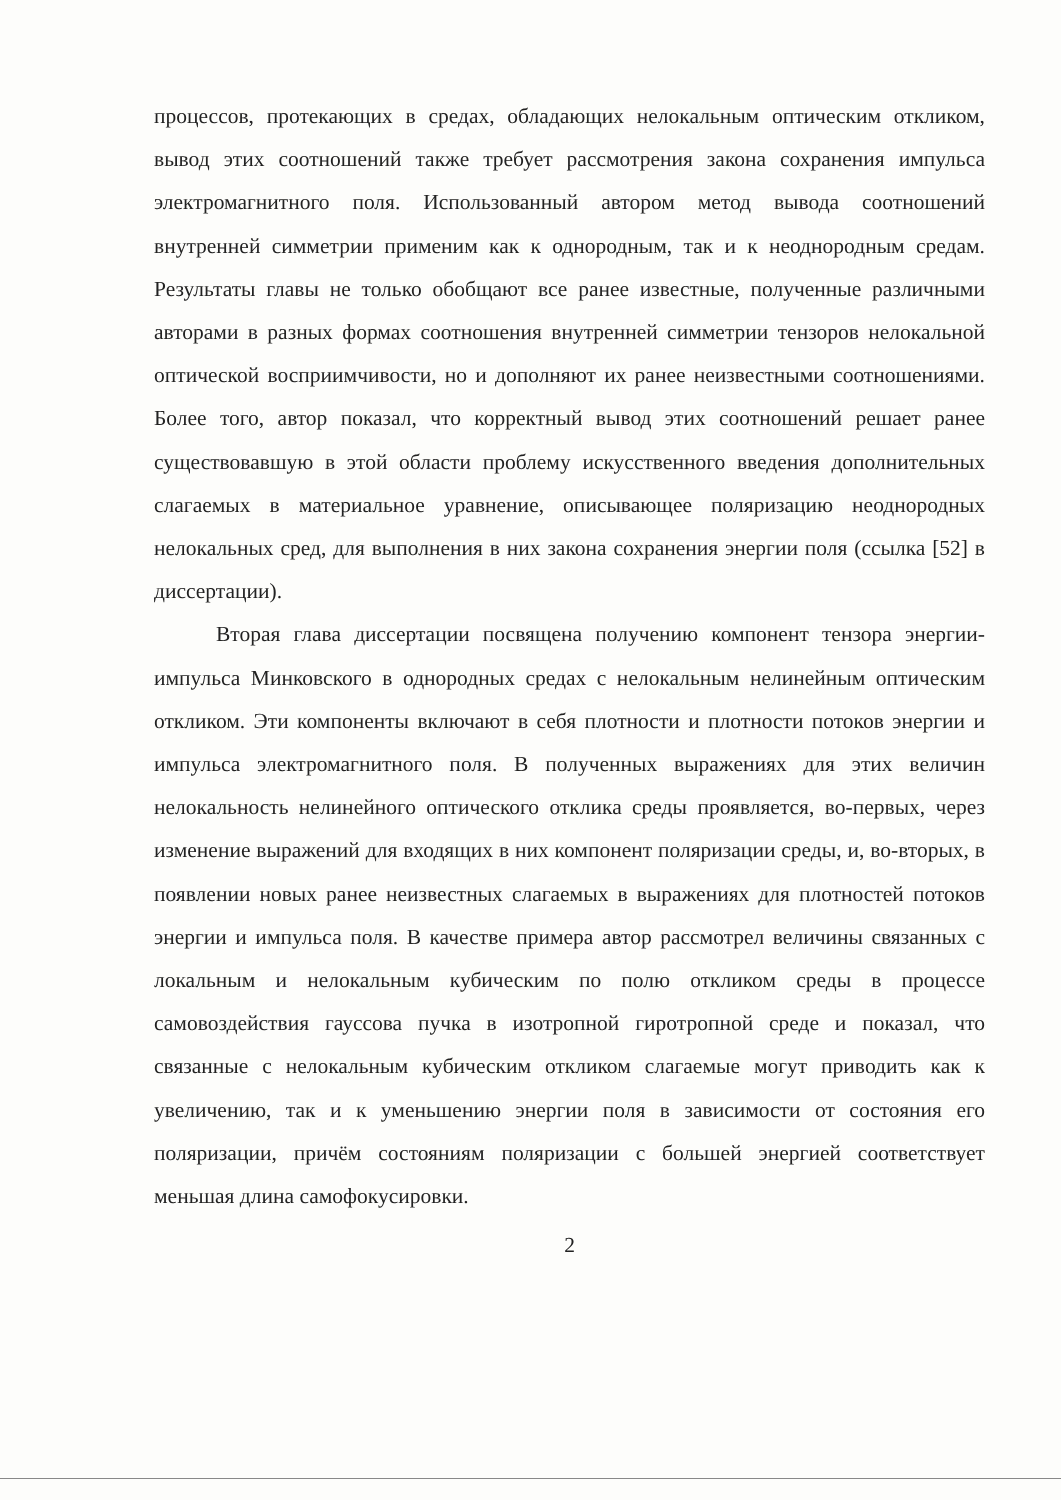процессов, протекающих в средах, обладающих нелокальным оптическим откликом, вывод этих соотношений также требует рассмотрения закона сохранения импульса электромагнитного поля. Использованный автором метод вывода соотношений внутренней симметрии применим как к однородным, так и к неоднородным средам. Результаты главы не только обобщают все ранее известные, полученные различными авторами в разных формах соотношения внутренней симметрии тензоров нелокальной оптической восприимчивости, но и дополняют их ранее неизвестными соотношениями. Более того, автор показал, что корректный вывод этих соотношений решает ранее существовавшую в этой области проблему искусственного введения дополнительных слагаемых в материальное уравнение, описывающее поляризацию неоднородных нелокальных сред, для выполнения в них закона сохранения энергии поля (ссылка [52] в диссертации).
Вторая глава диссертации посвящена получению компонент тензора энергии-импульса Минковского в однородных средах с нелокальным нелинейным оптическим откликом. Эти компоненты включают в себя плотности и плотности потоков энергии и импульса электромагнитного поля. В полученных выражениях для этих величин нелокальность нелинейного оптического отклика среды проявляется, во-первых, через изменение выражений для входящих в них компонент поляризации среды, и, во-вторых, в появлении новых ранее неизвестных слагаемых в выражениях для плотностей потоков энергии и импульса поля. В качестве примера автор рассмотрел величины связанных с локальным и нелокальным кубическим по полю откликом среды в процессе самовоздействия гауссова пучка в изотропной гиротропной среде и показал, что связанные с нелокальным кубическим откликом слагаемые могут приводить как к увеличению, так и к уменьшению энергии поля в зависимости от состояния его поляризации, причём состояниям поляризации с большей энергией соответствует меньшая длина самофокусировки.
2